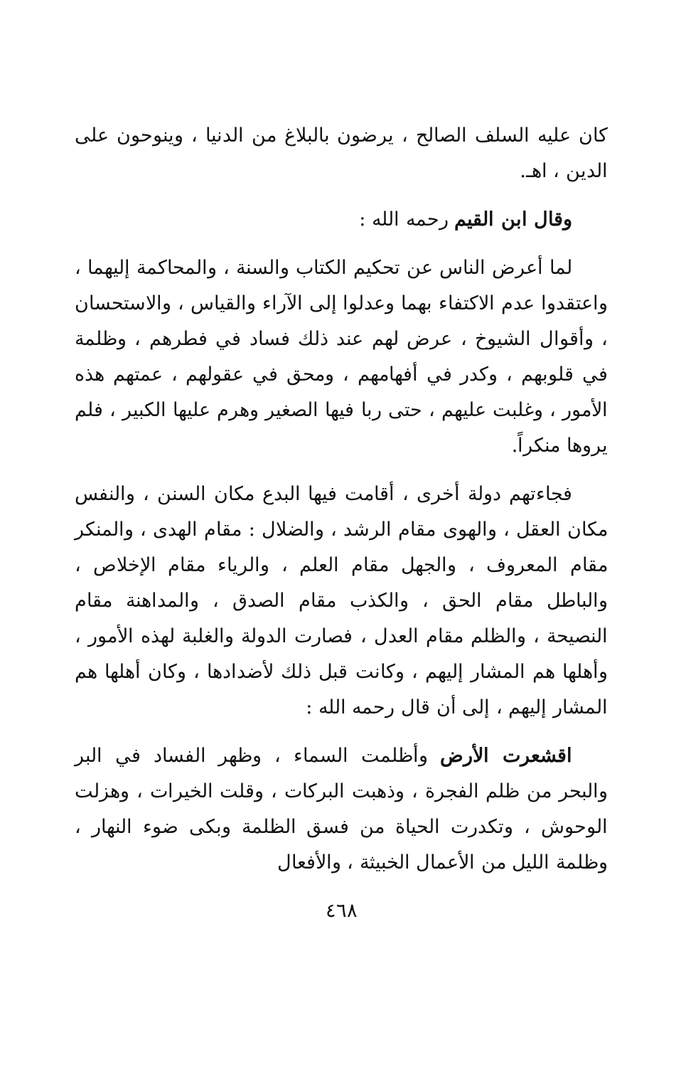كان عليه السلف الصالح ، يرضون بالبلاغ من الدنيا ، وينوحون على الدين ، اهـ.
وقال ابن القيم رحمه الله :
لما أعرض الناس عن تحكيم الكتاب والسنة ، والمحاكمة إليهما ، واعتقدوا عدم الاكتفاء بهما وعدلوا إلى الآراء والقياس ، والاستحسان ، وأقوال الشيوخ ، عرض لهم عند ذلك فساد في فطرهم ، وظلمة في قلوبهم ، وكدر في أفهامهم ، ومحق في عقولهم ، عمتهم هذه الأمور ، وغلبت عليهم ، حتى ربا فيها الصغير وهرم عليها الكبير ، فلم يروها منكراً.
فجاءتهم دولة أخرى ، أقامت فيها البدع مكان السنن ، والنفس مكان العقل ، والهوى مقام الرشد ، والضلال : مقام الهدى ، والمنكر مقام المعروف ، والجهل مقام العلم ، والرياء مقام الإخلاص ، والباطل مقام الحق ، والكذب مقام الصدق ، والمداهنة مقام النصيحة ، والظلم مقام العدل ، فصارت الدولة والغلبة لهذه الأمور ، وأهلها هم المشار إليهم ، وكانت قبل ذلك لأضدادها ، وكان أهلها هم المشار إليهم ، إلى أن قال رحمه الله :
اقشعرت الأرض وأظلمت السماء ، وظهر الفساد في البر والبحر من ظلم الفجرة ، وذهبت البركات ، وقلت الخيرات ، وهزلت الوحوش ، وتكدرت الحياة من فسق الظلمة وبكى ضوء النهار ، وظلمة الليل من الأعمال الخبيثة ، والأفعال
٤٦٨